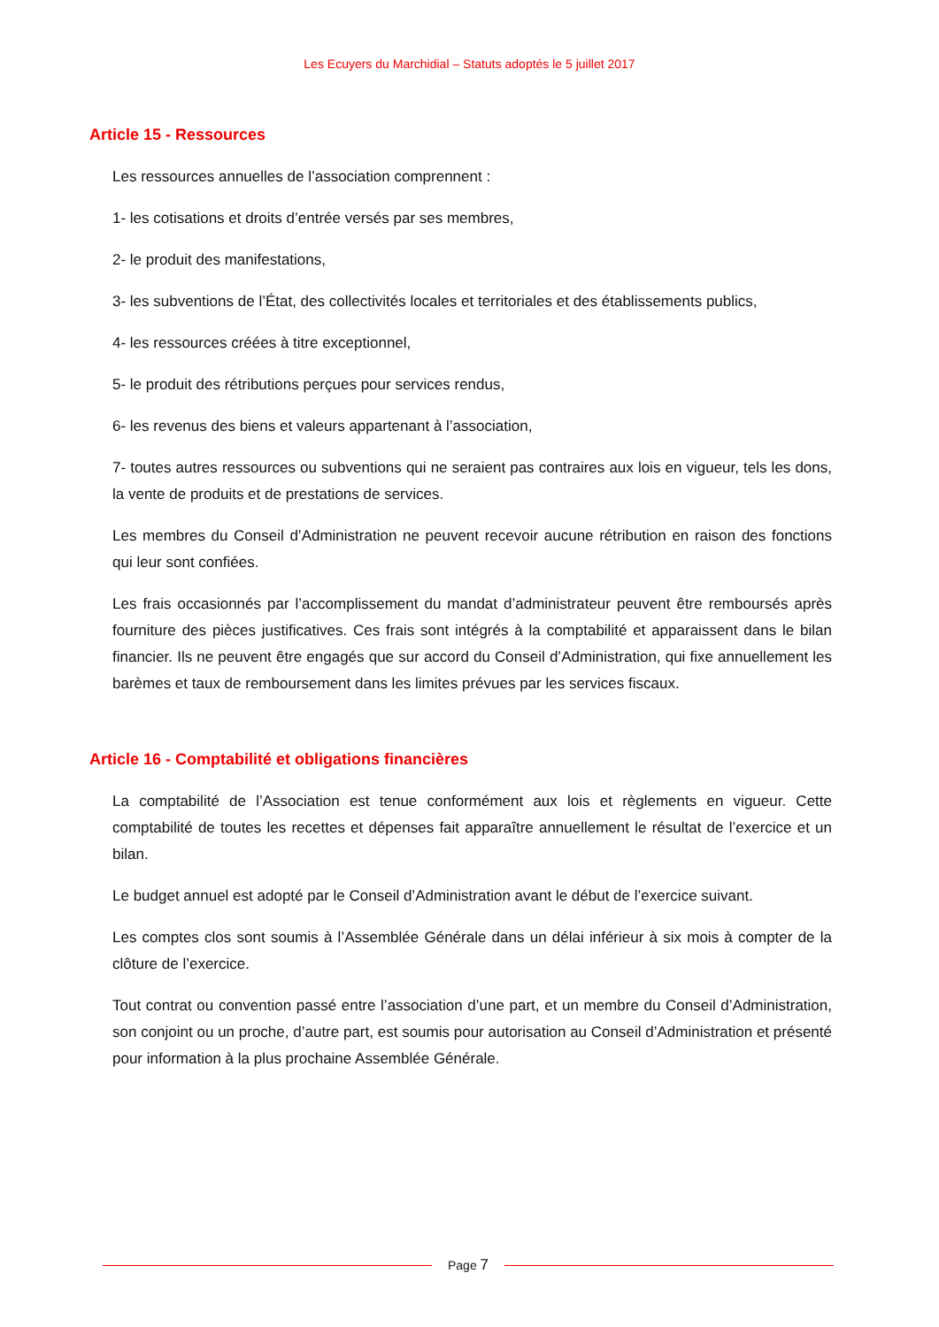Les Ecuyers du Marchidial – Statuts adoptés le 5 juillet 2017
Article 15 - Ressources
Les ressources annuelles de l’association comprennent :
1- les cotisations et droits d’entrée versés par ses membres,
2- le produit des manifestations,
3- les subventions de l’État, des collectivités locales et territoriales et des établissements publics,
4- les ressources créées à titre exceptionnel,
5- le produit des rétributions perçues pour services rendus,
6- les revenus des biens et valeurs appartenant à l’association,
7- toutes autres ressources ou subventions qui ne seraient pas contraires aux lois en vigueur, tels les dons, la vente de produits et de prestations de services.
Les membres du Conseil d’Administration ne peuvent recevoir aucune rétribution en raison des fonctions qui leur sont confiées.
Les frais occasionnés par l’accomplissement du mandat d’administrateur peuvent être remboursés après fourniture des pièces justificatives. Ces frais sont intégrés à la comptabilité et apparaissent dans le bilan financier. Ils ne peuvent être engagés que sur accord du Conseil d’Administration, qui fixe annuellement les barèmes et taux de remboursement dans les limites prévues par les services fiscaux.
Article 16 - Comptabilité et obligations financières
La comptabilité de l’Association est tenue conformément aux lois et règlements en vigueur. Cette comptabilité de toutes les recettes et dépenses fait apparaître annuellement le résultat de l’exercice et un bilan.
Le budget annuel est adopté par le Conseil d’Administration avant le début de l’exercice suivant.
Les comptes clos sont soumis à l’Assemblée Générale dans un délai inférieur à six mois à compter de la clôture de l’exercice.
Tout contrat ou convention passé entre l’association d’une part, et un membre du Conseil d’Administration, son conjoint ou un proche, d’autre part, est soumis pour autorisation au Conseil d’Administration et présenté pour information à la plus prochaine Assemblée Générale.
Page 7